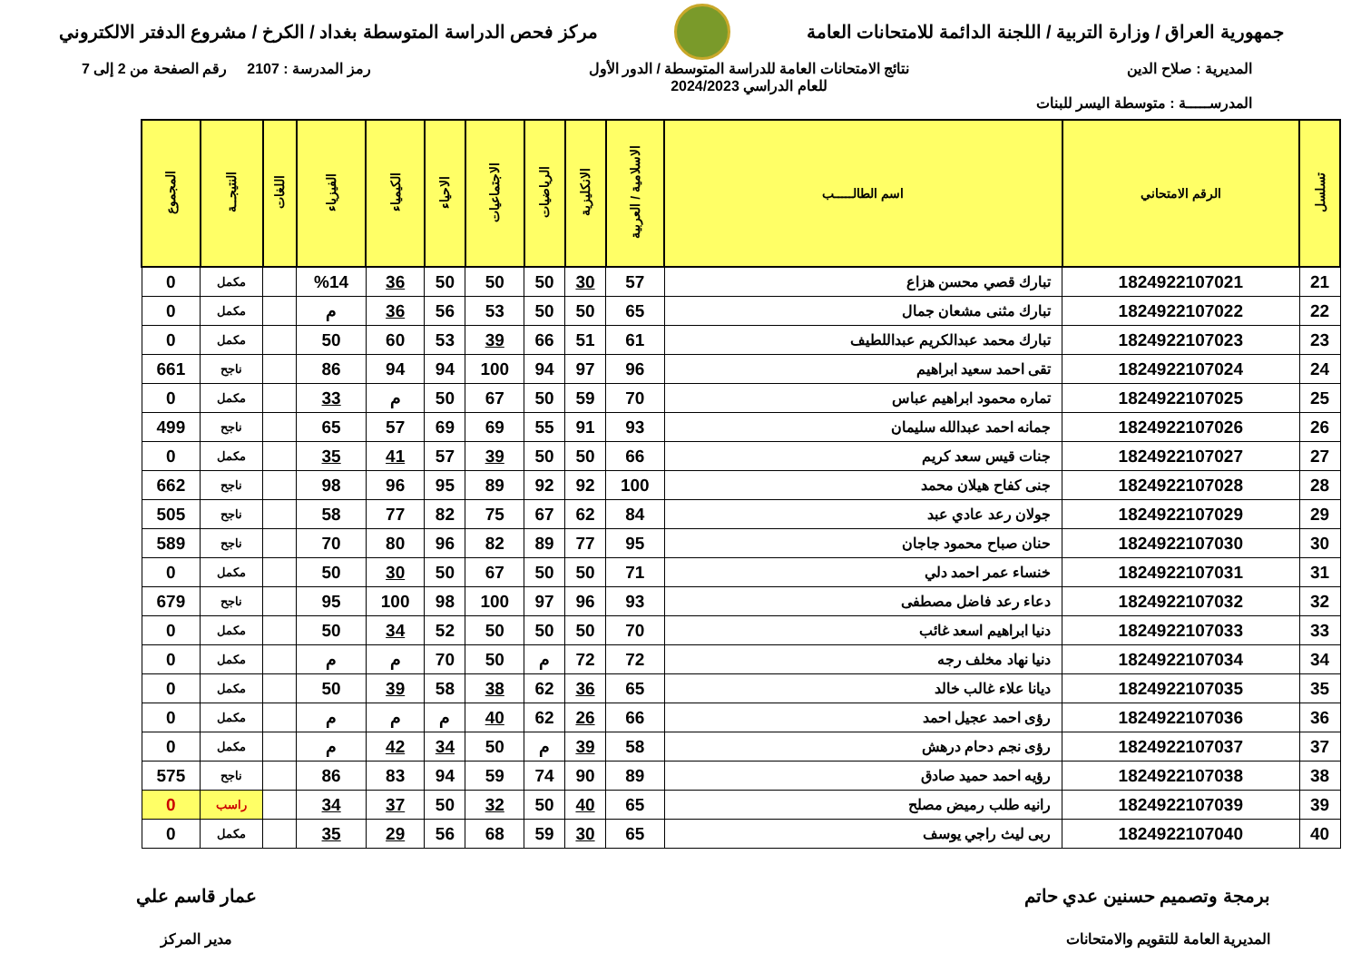جمهورية العراق / وزارة التربية / اللجنة الدائمة للامتحانات العامة
مركز فحص الدراسة المتوسطة بغداد / الكرخ / مشروع الدفتر الالكتروني
المديرية : صلاح الدين نتائج الامتحانات العامة للدراسة المتوسطة / الدور الأول
للعام الدراسي 2024/2023
رمز المدرسة : 2107 رقم الصفحة من 2 إلى 7
المدرســـــة : متوسطة اليسر للبنات
| تسلسل | الرقم الامتحاني | اسم الطالـــــب | الاسلامية / العربية | الانكليزية | الرياضيات | الاجتماعيات | الاحياء | الكيمياء | الفيزياء | اللغات | النتيجــة | المجموع |
| --- | --- | --- | --- | --- | --- | --- | --- | --- | --- | --- | --- | --- |
| 21 | 1824922107021 | تبارك قصي محسن هزاع | 57 | 30 | 50 | 50 | 50 | 36 | %14 | | مكمل | 0 |
| 22 | 1824922107022 | تبارك مثنى مشعان جمال | 65 | 50 | 50 | 53 | 56 | 36 | م | | مكمل | 0 |
| 23 | 1824922107023 | تبارك محمد عبدالكريم عبداللطيف | 61 | 51 | 66 | 39 | 53 | 60 | 50 | | مكمل | 0 |
| 24 | 1824922107024 | تقى احمد سعيد ابراهيم | 96 | 97 | 94 | 100 | 94 | 94 | 86 | | ناجح | 661 |
| 25 | 1824922107025 | تماره محمود ابراهيم عباس | 70 | 59 | 50 | 67 | 50 | م | 33 | | مكمل | 0 |
| 26 | 1824922107026 | جمانه احمد عبدالله سليمان | 93 | 91 | 55 | 69 | 69 | 57 | 65 | | ناجح | 499 |
| 27 | 1824922107027 | جنات قيس سعد كريم | 66 | 50 | 50 | 39 | 57 | 41 | 35 | | مكمل | 0 |
| 28 | 1824922107028 | جنى كفاح هيلان محمد | 100 | 92 | 92 | 89 | 95 | 96 | 98 | | ناجح | 662 |
| 29 | 1824922107029 | جولان رعد عادي عبد | 84 | 62 | 67 | 75 | 82 | 77 | 58 | | ناجح | 505 |
| 30 | 1824922107030 | حنان صباح محمود جاجان | 95 | 77 | 89 | 82 | 96 | 80 | 70 | | ناجح | 589 |
| 31 | 1824922107031 | خنساء عمر احمد دلي | 71 | 50 | 50 | 67 | 50 | 30 | 50 | | مكمل | 0 |
| 32 | 1824922107032 | دعاء رعد فاضل مصطفى | 93 | 96 | 97 | 100 | 98 | 100 | 95 | | ناجح | 679 |
| 33 | 1824922107033 | دنيا ابراهيم اسعد غائب | 70 | 50 | 50 | 50 | 52 | 34 | 50 | | مكمل | 0 |
| 34 | 1824922107034 | دنيا نهاد مخلف رجه | 72 | 72 | م | 50 | 70 | م | م | | مكمل | 0 |
| 35 | 1824922107035 | ديانا علاء غالب خالد | 65 | 36 | 62 | 38 | 58 | 39 | 50 | | مكمل | 0 |
| 36 | 1824922107036 | رؤى احمد عجيل احمد | 66 | 26 | 62 | 40 | م | م | م | | مكمل | 0 |
| 37 | 1824922107037 | رؤى نجم دحام درهش | 58 | 39 | م | 50 | 34 | 42 | م | | مكمل | 0 |
| 38 | 1824922107038 | رؤيه احمد حميد صادق | 89 | 90 | 74 | 59 | 94 | 83 | 86 | | ناجح | 575 |
| 39 | 1824922107039 | رانيه طلب رميض مصلح | 65 | 40 | 50 | 32 | 50 | 37 | 34 | | راسب | 0 |
| 40 | 1824922107040 | ربى ليث راجي يوسف | 65 | 30 | 59 | 68 | 56 | 29 | 35 | | مكمل | 0 |
برمجة وتصميم حسنين عدي حاتم
المديرية العامة للتقويم والامتحانات
عمار قاسم علي
مدير المركز